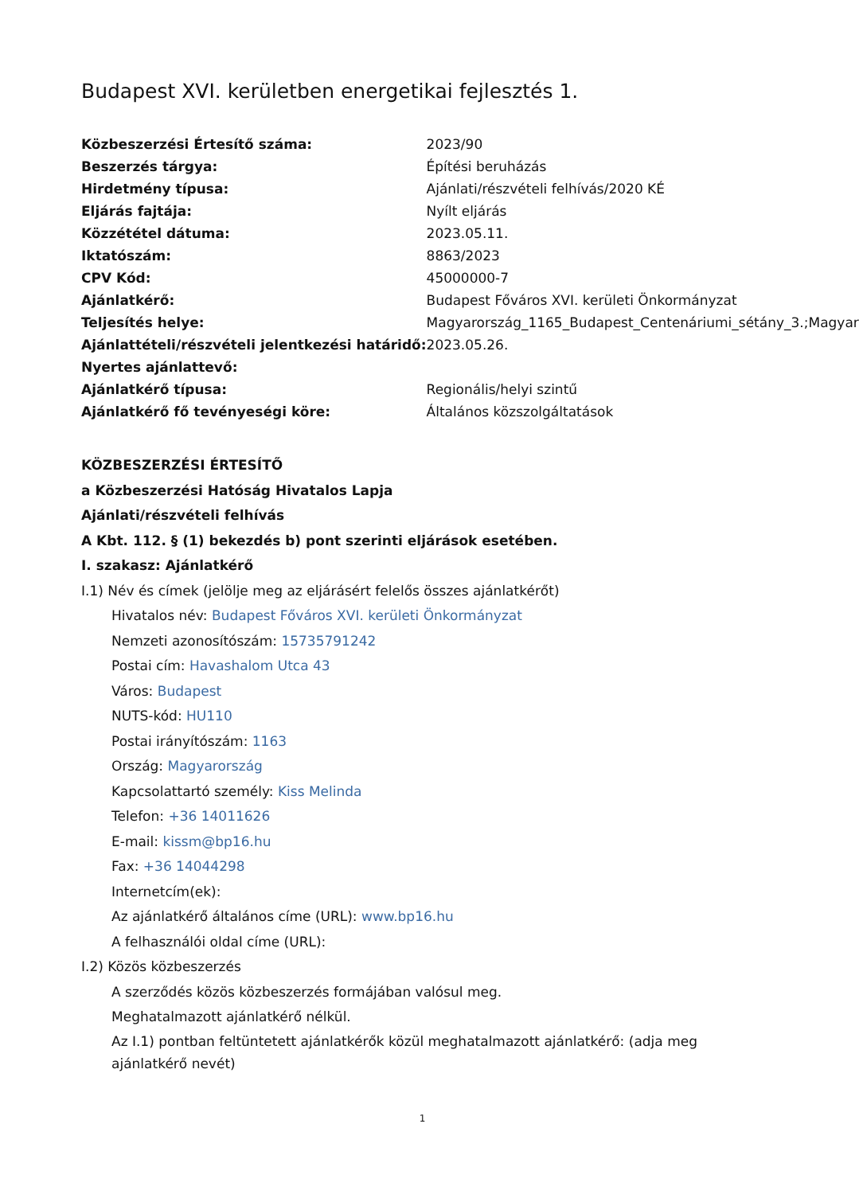Budapest XVI. kerületben energetikai fejlesztés 1.
| Közbeszerzési Értesítő száma: | 2023/90 |
| Beszerzés tárgya: | Építési beruházás |
| Hirdetmény típusa: | Ajánlati/részvételi felhívás/2020 KÉ |
| Eljárás fajtája: | Nyílt eljárás |
| Közzététel dátuma: | 2023.05.11. |
| Iktatószám: | 8863/2023 |
| CPV Kód: | 45000000-7 |
| Ajánlatkérő: | Budapest Főváros XVI. kerületi Önkormányzat |
| Teljesítés helye: | Magyarország_1165_Budapest_Centenáriumi_sétány_3.;Magyar |
| Ajánlattételi/részvételi jelentkezési határidő: | 2023.05.26. |
| Nyertes ajánlattevő: | |
| Ajánlatkérő típusa: | Regionális/helyi szintű |
| Ajánlatkérő fő tevényeségi köre: | Általános közszolgáltatások |
KÖZBESZERZÉSI ÉRTESÍTŐ
a Közbeszerzési Hatóság Hivatalos Lapja
Ajánlati/részvételi felhívás
A Kbt. 112. § (1) bekezdés b) pont szerinti eljárások esetében.
I. szakasz: Ajánlatkérő
I.1) Név és címek (jelölje meg az eljárásért felelős összes ajánlatkérőt)
Hivatalos név: Budapest Főváros XVI. kerületi Önkormányzat
Nemzeti azonosítószám: 15735791242
Postai cím: Havashalom Utca 43
Város: Budapest
NUTS-kód: HU110
Postai irányítószám: 1163
Ország: Magyarország
Kapcsolattartó személy: Kiss Melinda
Telefon: +36 14011626
E-mail: kissm@bp16.hu
Fax: +36 14044298
Internetcím(ek):
Az ajánlatkérő általános címe (URL): www.bp16.hu
A felhasználói oldal címe (URL):
I.2) Közös közbeszerzés
A szerződés közös közbeszerzés formájában valósul meg.
Meghatalmazott ajánlatkérő nélkül.
Az I.1) pontban feltüntetett ajánlatkérők közül meghatalmazott ajánlatkérő: (adja meg ajánlatkérő nevét)
1